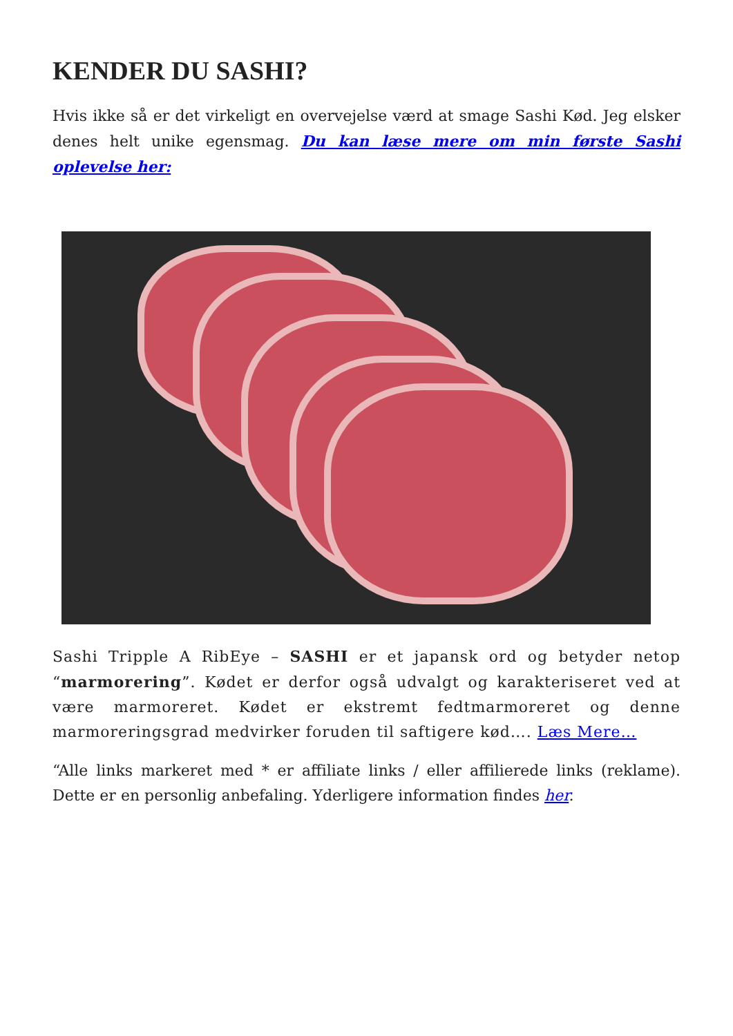KENDER DU SASHI?
Hvis ikke så er det virkeligt en overvejelse værd at smage Sashi Kød. Jeg elsker denes helt unike egensmag. Du kan læse mere om min første Sashi oplevelse her:
Sashi Tripple A RibEye – SASHI er et japansk ord og betyder netop “marmorering”. Kødet er derfor også udvalgt og karakteriseret ved at være marmoreret. Kødet er ekstremt fedtmarmoreret og denne marmoreringsgrad medvirker foruden til saftigere kød…. Læs Mere…
“Alle links markeret med * er affiliate links / eller affilierede links (reklame). Dette er en personlig anbefaling. Yderligere information findes her.